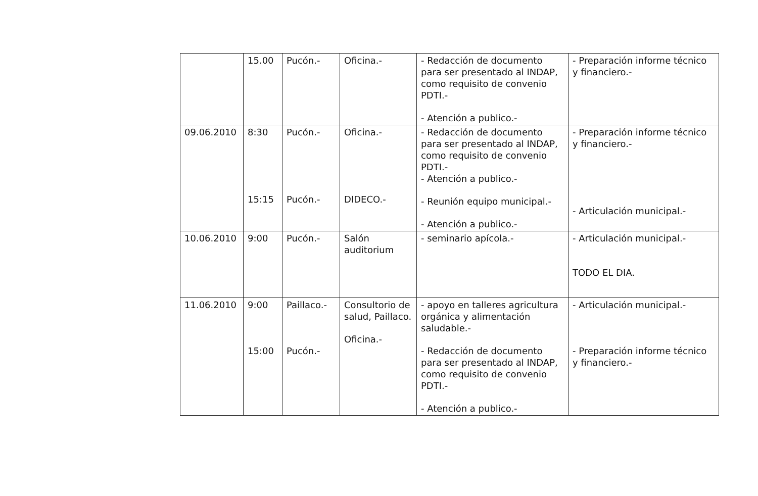| | 15.00 | Pucón.- | Oficina.- | - Redacción de documento para ser presentado al INDAP, como requisito de convenio PDTI.- - Atención a publico.- | - Preparación informe técnico y financiero.- |
| 09.06.2010 | 8:30 15:15 | Pucón.- Pucón.- | Oficina.- DIDECO.- | - Redacción de documento para ser presentado al INDAP, como requisito de convenio PDTI.- - Atención a publico.- - Reunión equipo municipal.- - Atención a publico.- | - Preparación informe técnico y financiero.- - Articulación municipal.- |
| 10.06.2010 | 9:00 | Pucón.- | Salón auditorium | - seminario apícola.- | - Articulación municipal.- TODO EL DIA. |
| 11.06.2010 | 9:00 15:00 | Paillaco.- Pucón.- | Consultorio de salud, Paillaco. Oficina.- | - apoyo en talleres agricultura orgánica y alimentación saludable.- - Redacción de documento para ser presentado al INDAP, como requisito de convenio PDTI.- - Atención a publico.- | - Articulación municipal.- - Preparación informe técnico y financiero.- |